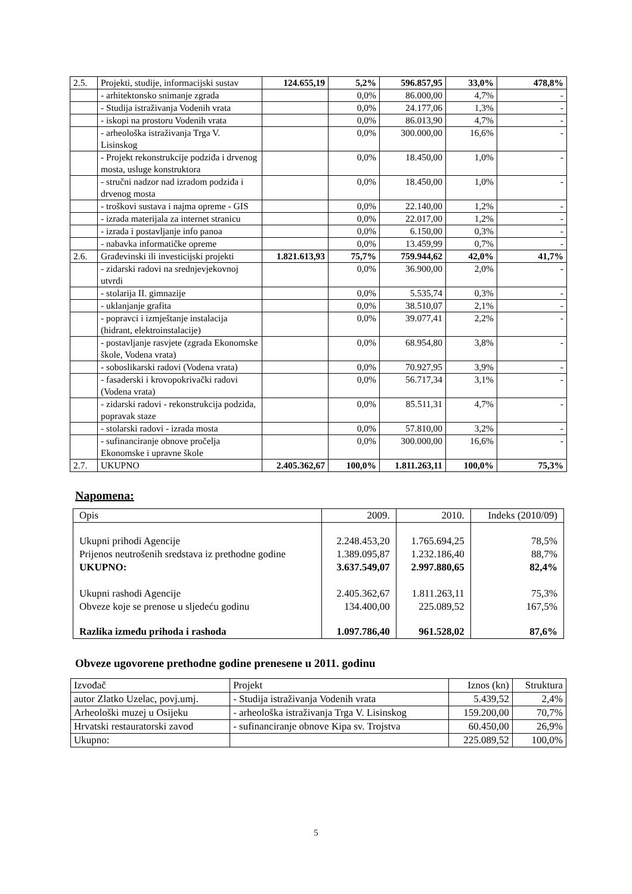| 2.5. | Projekti, studije, informacijski sustav | 124.655,19 | 5,2% | 596.857,95 | 33,0% | 478,8% |
| | - arhitektonsko snimanje zgrada | | 0,0% | 86.000,00 | 4,7% | - |
| | - Studija istraživanja Vodenih vrata | | 0,0% | 24.177,06 | 1,3% | - |
| | - iskopi na prostoru Vodenih vrata | | 0,0% | 86.013,90 | 4,7% | - |
| | - arheološka istraživanja Trga V. Lisinskog | | 0,0% | 300.000,00 | 16,6% | - |
| | - Projekt rekonstrukcije podziđa i drvenog mosta, usluge konstruktora | | 0,0% | 18.450,00 | 1,0% | - |
| | - stručni nadzor nad izradom podziđa i drvenog mosta | | 0,0% | 18.450,00 | 1,0% | - |
| | - troškovi sustava i najma opreme - GIS | | 0,0% | 22.140,00 | 1,2% | - |
| | - izrada materijala za internet stranicu | | 0,0% | 22.017,00 | 1,2% | - |
| | - izrada i postavljanje info panoa | | 0,0% | 6.150,00 | 0,3% | - |
| | - nabavka informatičke opreme | | 0,0% | 13.459,99 | 0,7% | - |
| 2.6. | Građevinski ili investicijski projekti | 1.821.613,93 | 75,7% | 759.944,62 | 42,0% | 41,7% |
| | - zidarski radovi na srednjevjekovnoj utvrdi | | 0,0% | 36.900,00 | 2,0% | - |
| | - stolarija II. gimnazije | | 0,0% | 5.535,74 | 0,3% | - |
| | - uklanjanje grafita | | 0,0% | 38.510,07 | 2,1% | - |
| | - popravci i izmještanje instalacija (hidrant, elektroinstalacije) | | 0,0% | 39.077,41 | 2,2% | - |
| | - postavljanje rasvjete (zgrada Ekonomske škole, Vodena vrata) | | 0,0% | 68.954,80 | 3,8% | - |
| | - soboslikarski radovi (Vodena vrata) | | 0,0% | 70.927,95 | 3,9% | - |
| | - fasaderski i krovopokrivački radovi (Vodena vrata) | | 0,0% | 56.717,34 | 3,1% | - |
| | - zidarski radovi - rekonstrukcija podziđa, popravak staze | | 0,0% | 85.511,31 | 4,7% | - |
| | - stolarski radovi - izrada mosta | | 0,0% | 57.810,00 | 3,2% | - |
| | - sufinanciranje obnove pročelja Ekonomske i upravne škole | | 0,0% | 300.000,00 | 16,6% | - |
| 2.7. | UKUPNO | 2.405.362,67 | 100,0% | 1.811.263,11 | 100,0% | 75,3% |
Napomena:
| Opis | 2009. | 2010. | Indeks (2010/09) |
| Ukupni prihodi Agencije Prijenos neutrošenih sredstava iz prethodne godine UKUPNO: | 2.248.453,20 1.389.095,87 3.637.549,07 | 1.765.694,25 1.232.186,40 2.997.880,65 | 78,5% 88,7% 82,4% |
| Ukupni rashodi Agencije Obveze koje se prenose u sljedeću godinu | 2.405.362,67 134.400,00 | 1.811.263,11 225.089,52 | 75,3% 167,5% |
| Razlika između prihoda i rashoda | 1.097.786,40 | 961.528,02 | 87,6% |
Obveze ugovorene prethodne godine prenesene u 2011. godinu
| Izvođač | Projekt | Iznos (kn) | Struktura |
| autor Zlatko Uzelac, povj.umj. | - Studija istraživanja Vodenih vrata | 5.439,52 | 2,4% |
| Arheološki muzej u Osijeku | - arheološka istraživanja Trga V. Lisinskog | 159.200,00 | 70,7% |
| Hrvatski restauratorski zavod | - sufinanciranje obnove Kipa sv. Trojstva | 60.450,00 | 26,9% |
| Ukupno: | | 225.089,52 | 100,0% |
5